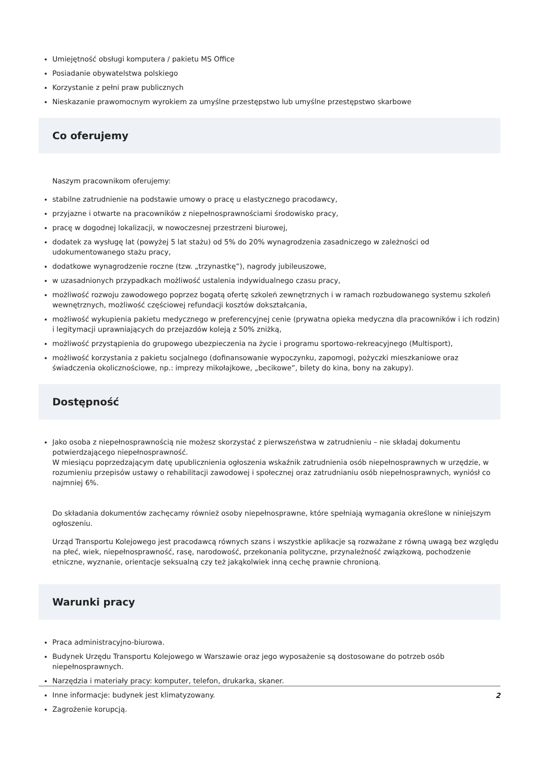Umiejętność obsługi komputera / pakietu MS Office
Posiadanie obywatelstwa polskiego
Korzystanie z pełni praw publicznych
Nieskazanie prawomocnym wyrokiem za umyślne przestępstwo lub umyślne przestępstwo skarbowe
Co oferujemy
Naszym pracownikom oferujemy:
stabilne zatrudnienie na podstawie umowy o pracę u elastycznego pracodawcy,
przyjazne i otwarte na pracowników z niepełnosprawnościami środowisko pracy,
pracę w dogodnej lokalizacji, w nowoczesnej przestrzeni biurowej,
dodatek za wysługę lat (powyżej 5 lat stażu) od 5% do 20% wynagrodzenia zasadniczego w zależności od udokumentowanego stażu pracy,
dodatkowe wynagrodzenie roczne (tzw. „trzynastkę”), nagrody jubileuszowe,
w uzasadnionych przypadkach możliwość ustalenia indywidualnego czasu pracy,
możliwość rozwoju zawodowego poprzez bogatą ofertę szkoleń zewnętrznych i w ramach rozbudowanego systemu szkoleń wewnętrznych, możliwość częściowej refundacji kosztów dokształcania,
możliwość wykupienia pakietu medycznego w preferencyjnej cenie (prywatna opieka medyczna dla pracowników i ich rodzin) i legitymacji uprawniających do przejazdów koleją z 50% zniżką,
możliwość przystąpienia do grupowego ubezpieczenia na życie i programu sportowo-rekreacyjnego (Multisport),
możliwość korzystania z pakietu socjalnego (dofinansowanie wypoczynku, zapomogi, pożyczki mieszkaniowe oraz świadczenia okolicznościowe, np.: imprezy mikołajkowe, „becikowe”, bilety do kina, bony na zakupy).
Dostępność
Jako osoba z niepełnosprawnością nie możesz skorzystać z pierwszeństwa w zatrudnieniu – nie składaj dokumentu potwierdzającego niepełnosprawność.
W miesiącu poprzedzającym datę upublicznienia ogłoszenia wskaźnik zatrudnienia osób niepełnosprawnych w urzędzie, w rozumieniu przepisów ustawy o rehabilitacji zawodowej i społecznej oraz zatrudnianiu osób niepełnosprawnych, wyniósł co najmniej 6%.
Do składania dokumentów zachęcamy również osoby niepełnosprawne, które spełniają wymagania określone w niniejszym ogłoszeniu.
Urząd Transportu Kolejowego jest pracodawcą równych szans i wszystkie aplikacje są rozważane z równą uwagą bez względu na płeć, wiek, niepełnosprawność, rasę, narodowość, przekonania polityczne, przynależność związkową, pochodzenie etniczne, wyznanie, orientacje seksualną czy też jakąkolwiek inną cechę prawnie chronioną.
Warunki pracy
Praca administracyjno-biurowa.
Budynek Urzędu Transportu Kolejowego w Warszawie oraz jego wyposażenie są dostosowane do potrzeb osób niepełnosprawnych.
Narzędzia i materiały pracy: komputer, telefon, drukarka, skaner.
Inne informacje: budynek jest klimatyzowany.
Zagrożenie korupcją.
2